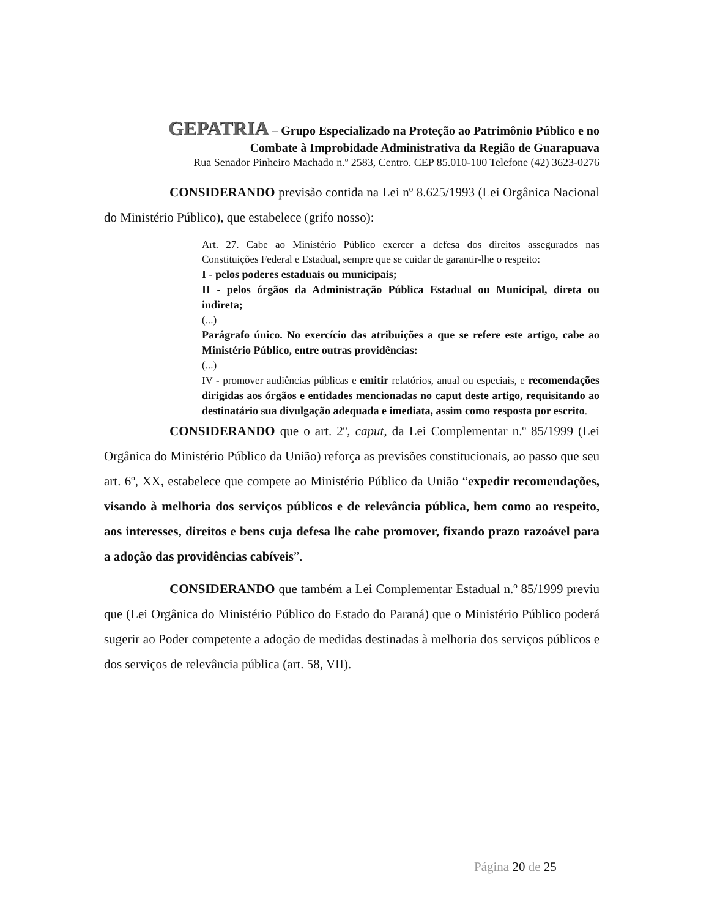GEPATRIA – Grupo Especializado na Proteção ao Patrimônio Público e no
Combate à Improbidade Administrativa da Região de Guarapuava
Rua Senador Pinheiro Machado n.º 2583, Centro. CEP 85.010-100 Telefone (42) 3623-0276
CONSIDERANDO previsão contida na Lei nº 8.625/1993 (Lei Orgânica Nacional do Ministério Público), que estabelece (grifo nosso):
Art. 27. Cabe ao Ministério Público exercer a defesa dos direitos assegurados nas Constituições Federal e Estadual, sempre que se cuidar de garantir-lhe o respeito:
I - pelos poderes estaduais ou municipais;
II - pelos órgãos da Administração Pública Estadual ou Municipal, direta ou indireta;
(...)
Parágrafo único. No exercício das atribuições a que se refere este artigo, cabe ao Ministério Público, entre outras providências:
(...)
IV - promover audiências públicas e emitir relatórios, anual ou especiais, e recomendações dirigidas aos órgãos e entidades mencionadas no caput deste artigo, requisitando ao destinatário sua divulgação adequada e imediata, assim como resposta por escrito.
CONSIDERANDO que o art. 2º, caput, da Lei Complementar n.º 85/1999 (Lei Orgânica do Ministério Público da União) reforça as previsões constitucionais, ao passo que seu art. 6º, XX, estabelece que compete ao Ministério Público da União “expedir recomendações, visando à melhoria dos serviços públicos e de relevância pública, bem como ao respeito, aos interesses, direitos e bens cuja defesa lhe cabe promover, fixando prazo razoável para a adoção das providências cabíveis”.
CONSIDERANDO que também a Lei Complementar Estadual n.º 85/1999 previu que (Lei Orgânica do Ministério Público do Estado do Paraná) que o Ministério Público poderá sugerir ao Poder competente a adoção de medidas destinadas à melhoria dos serviços públicos e dos serviços de relevância pública (art. 58, VII).
Página 20 de 25